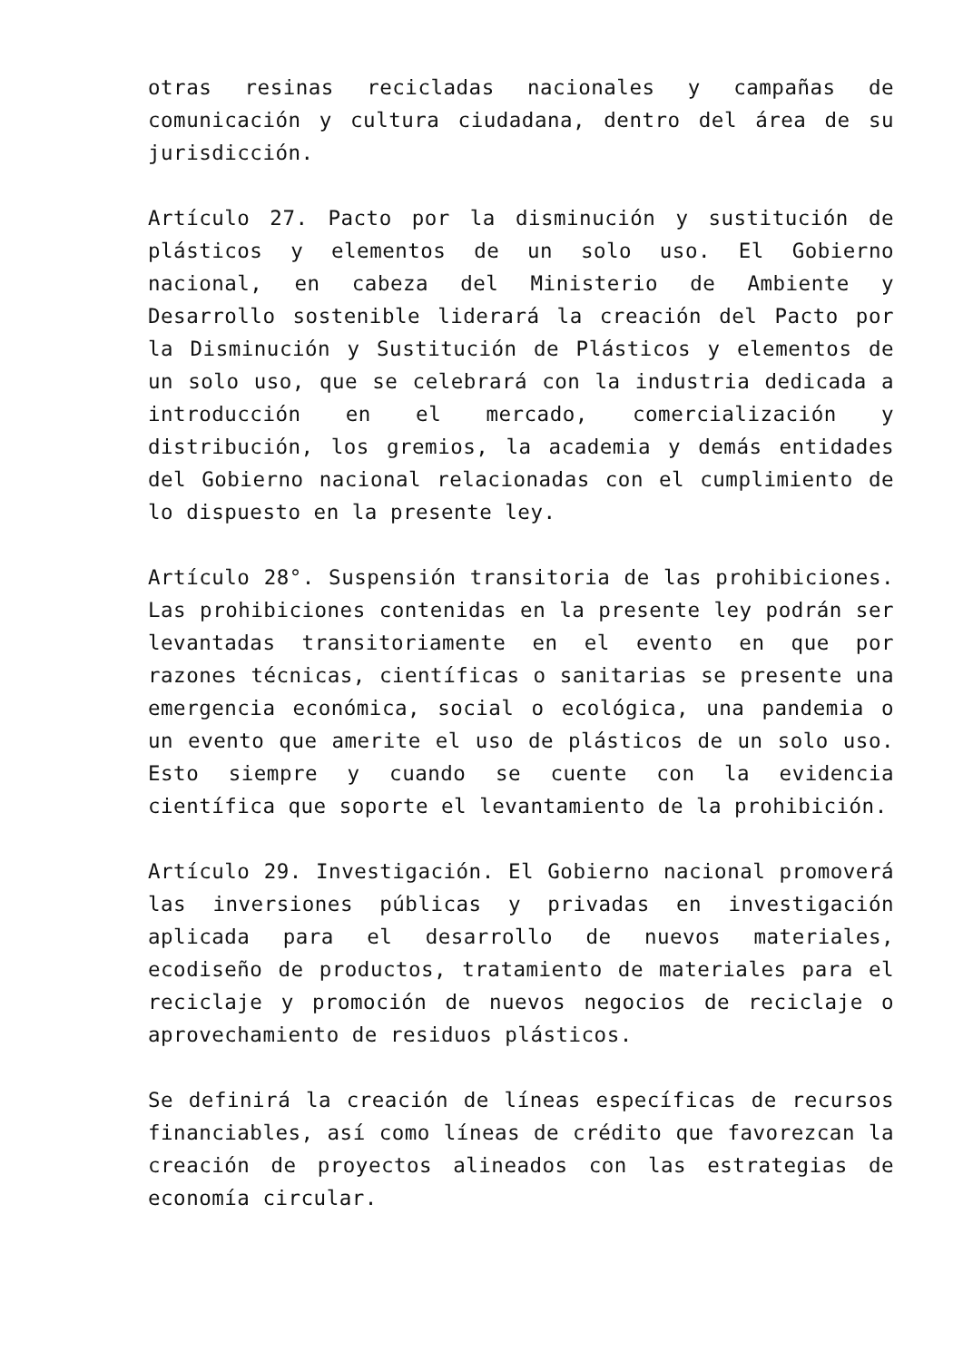otras resinas recicladas nacionales y campañas de comunicación y cultura ciudadana, dentro del área de su jurisdicción.
Artículo 27. Pacto por la disminución y sustitución de plásticos y elementos de un solo uso. El Gobierno nacional, en cabeza del Ministerio de Ambiente y Desarrollo sostenible liderará la creación del Pacto por la Disminución y Sustitución de Plásticos y elementos de un solo uso, que se celebrará con la industria dedicada a introducción en el mercado, comercialización y distribución, los gremios, la academia y demás entidades del Gobierno nacional relacionadas con el cumplimiento de lo dispuesto en la presente ley.
Artículo 28°. Suspensión transitoria de las prohibiciones. Las prohibiciones contenidas en la presente ley podrán ser levantadas transitoriamente en el evento en que por razones técnicas, científicas o sanitarias se presente una emergencia económica, social o ecológica, una pandemia o un evento que amerite el uso de plásticos de un solo uso. Esto siempre y cuando se cuente con la evidencia científica que soporte el levantamiento de la prohibición.
Artículo 29. Investigación. El Gobierno nacional promoverá las inversiones públicas y privadas en investigación aplicada para el desarrollo de nuevos materiales, ecodiseño de productos, tratamiento de materiales para el reciclaje y promoción de nuevos negocios de reciclaje o aprovechamiento de residuos plásticos.
Se definirá la creación de líneas específicas de recursos financiables, así como líneas de crédito que favorezcan la creación de proyectos alineados con las estrategias de economía circular.